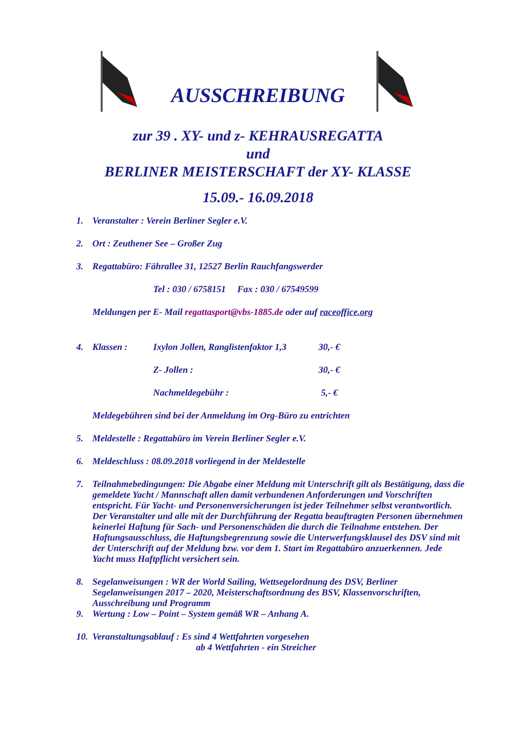AUSSCHREIBUNG
zur 39 . XY- und z- KEHRAUSREGATTA
und
BERLINER MEISTERSCHAFT der XY- KLASSE
15.09.- 16.09.2018
1. Veranstalter : Verein Berliner Segler e.V.
2. Ort : Zeuthener See – Großer Zug
3. Regattabüro: Fährallee 31, 12527 Berlin Rauchfangswerder
Tel : 030 / 6758151 Fax : 030 / 67549599
Meldungen per E- Mail regattasport@vbs-1885.de oder auf raceoffice.org
4. Klassen : Ixylon Jollen, Ranglistenfaktor 1,3 30,- €
Z- Jollen : 30,- €
Nachmeldegebühr : 5,- €
Meldegebühren sind bei der Anmeldung im Org-Büro zu entrichten
5. Meldestelle : Regattabüro im Verein Berliner Segler e.V.
6. Meldeschluss : 08.09.2018 vorliegend in der Meldestelle
7. Teilnahmebedingungen: Die Abgabe einer Meldung mit Unterschrift gilt als Bestätigung, dass die gemeldete Yacht / Mannschaft allen damit verbundenen Anforderungen und Vorschriften entspricht. Für Yacht- und Personenversicherungen ist jeder Teilnehmer selbst verantwortlich. Der Veranstalter und alle mit der Durchführung der Regatta beauftragten Personen übernehmen keinerlei Haftung für Sach- und Personenschäden die durch die Teilnahme entstehen. Der Haftungsausschluss, die Haftungsbegrenzung sowie die Unterwerfungsklausel des DSV sind mit der Unterschrift auf der Meldung bzw. vor dem 1. Start im Regattabüro anzuerkennen. Jede Yacht muss Haftpflicht versichert sein.
8. Segelanweisungen : WR der World Sailing, Wettsegelordnung des DSV, Berliner Segelanweisungen 2017 – 2020, Meisterschaftsordnung des BSV, Klassenvorschriften, Ausschreibung und Programm
9. Wertung : Low – Point – System gemäß WR – Anhang A.
10. Veranstaltungsablauf : Es sind 4 Wettfahrten vorgesehen
ab 4 Wettfahrten - ein Streicher